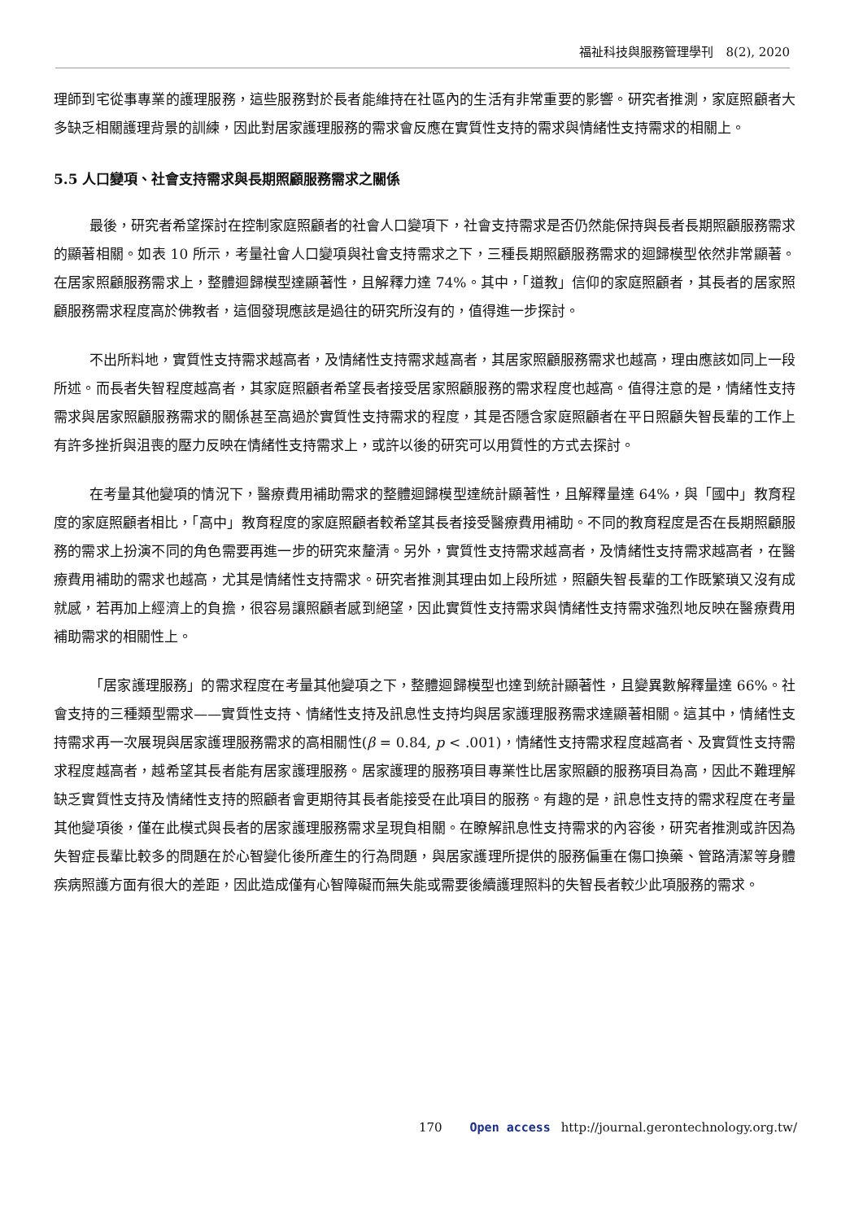福祉科技與服務管理學刊　8(2), 2020
理師到宅從事專業的護理服務，這些服務對於長者能維持在社區內的生活有非常重要的影響。研究者推測，家庭照顧者大多缺乏相關護理背景的訓練，因此對居家護理服務的需求會反應在實質性支持的需求與情緒性支持需求的相關上。
5.5 人口變項、社會支持需求與長期照顧服務需求之關係
最後，研究者希望探討在控制家庭照顧者的社會人口變項下，社會支持需求是否仍然能保持與長者長期照顧服務需求的顯著相關。如表 10 所示，考量社會人口變項與社會支持需求之下，三種長期照顧服務需求的迴歸模型依然非常顯著。在居家照顧服務需求上，整體迴歸模型達顯著性，且解釋力達 74%。其中，「道教」信仰的家庭照顧者，其長者的居家照顧服務需求程度高於佛教者，這個發現應該是過往的研究所沒有的，值得進一步探討。
不出所料地，實質性支持需求越高者，及情緒性支持需求越高者，其居家照顧服務需求也越高，理由應該如同上一段所述。而長者失智程度越高者，其家庭照顧者希望長者接受居家照顧服務的需求程度也越高。值得注意的是，情緒性支持需求與居家照顧服務需求的關係甚至高過於實質性支持需求的程度，其是否隱含家庭照顧者在平日照顧失智長輩的工作上有許多挫折與沮喪的壓力反映在情緒性支持需求上，或許以後的研究可以用質性的方式去探討。
在考量其他變項的情況下，醫療費用補助需求的整體迴歸模型達統計顯著性，且解釋量達 64%，與「國中」教育程度的家庭照顧者相比，「高中」教育程度的家庭照顧者較希望其長者接受醫療費用補助。不同的教育程度是否在長期照顧服務的需求上扮演不同的角色需要再進一步的研究來釐清。另外，實質性支持需求越高者，及情緒性支持需求越高者，在醫療費用補助的需求也越高，尤其是情緒性支持需求。研究者推測其理由如上段所述，照顧失智長輩的工作既繁瑣又沒有成就感，若再加上經濟上的負擔，很容易讓照顧者感到絕望，因此實質性支持需求與情緒性支持需求強烈地反映在醫療費用補助需求的相關性上。
「居家護理服務」的需求程度在考量其他變項之下，整體迴歸模型也達到統計顯著性，且變異數解釋量達 66%。社會支持的三種類型需求——實質性支持、情緒性支持及訊息性支持均與居家護理服務需求達顯著相關。這其中，情緒性支持需求再一次展現與居家護理服務需求的高相關性(β = 0.84, p < .001)，情緒性支持需求程度越高者、及實質性支持需求程度越高者，越希望其長者能有居家護理服務。居家護理的服務項目專業性比居家照顧的服務項目為高，因此不難理解缺乏實質性支持及情緒性支持的照顧者會更期待其長者能接受在此項目的服務。有趣的是，訊息性支持的需求程度在考量其他變項後，僅在此模式與長者的居家護理服務需求呈現負相關。在瞭解訊息性支持需求的內容後，研究者推測或許因為失智症長輩比較多的問題在於心智變化後所產生的行為問題，與居家護理所提供的服務偏重在傷口換藥、管路清潔等身體疾病照護方面有很大的差距，因此造成僅有心智障礙而無失能或需要後續護理照料的失智長者較少此項服務的需求。
170 Open access http://journal.gerontechnology.org.tw/